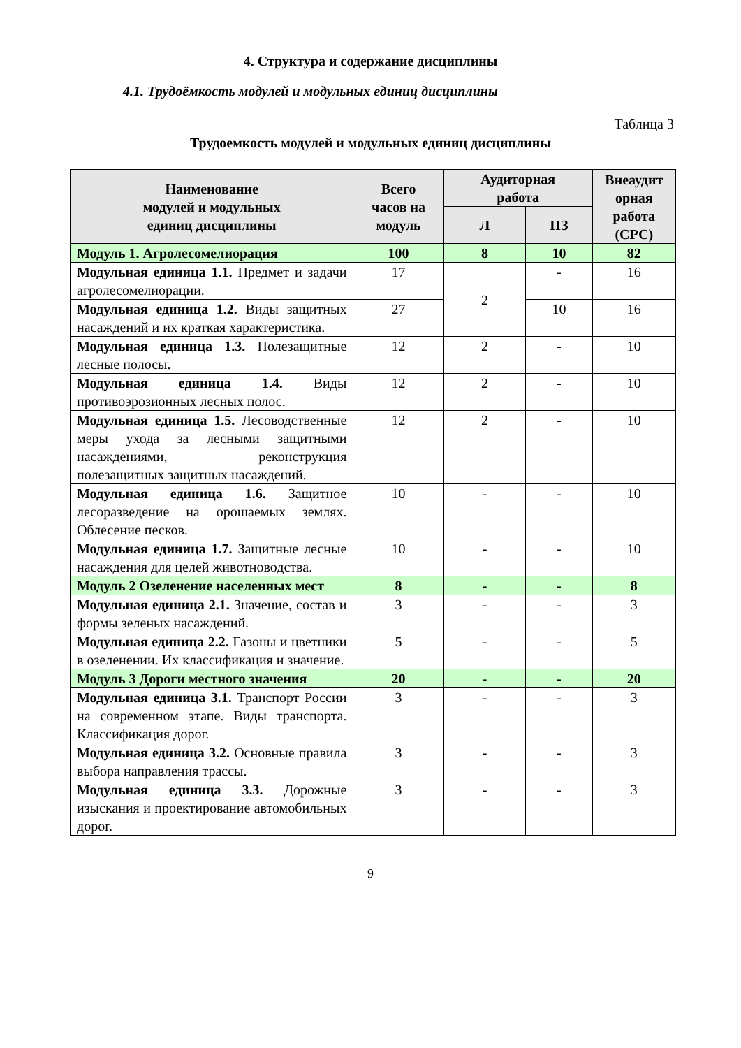4. Структура и содержание дисциплины
4.1. Трудоёмкость модулей и модульных единиц дисциплины
Таблица 3
Трудоемкость модулей и модульных единиц дисциплины
| Наименование модулей и модульных единиц дисциплины | Всего часов на модуль | Аудиторная работа | | Внеаудит орная работа (СРС) |
| --- | --- | --- | --- | --- |
| | | Л | ПЗ | |
| Модуль 1. Агролесомелиорация | 100 | 8 | 10 | 82 |
| Модульная единица 1.1. Предмет и задачи агролесомелиорации. | 17 | 2 | - | 16 |
| Модульная единица 1.2. Виды защитных насаждений и их краткая характеристика. | 27 | | 10 | 16 |
| Модульная единица 1.3. Полезащитные лесные полосы. | 12 | 2 | - | 10 |
| Модульная единица 1.4. Виды противоэрозионных лесных полос. | 12 | 2 | - | 10 |
| Модульная единица 1.5. Лесоводственные меры ухода за лесными защитными насаждениями, реконструкция полезащитных защитных насаждений. | 12 | 2 | - | 10 |
| Модульная единица 1.6. Защитное лесоразведение на орошаемых землях. Облесение песков. | 10 | - | - | 10 |
| Модульная единица 1.7. Защитные лесные насаждения для целей животноводства. | 10 | - | - | 10 |
| Модуль 2 Озеленение населенных мест | 8 | - | - | 8 |
| Модульная единица 2.1. Значение, состав и формы зеленых насаждений. | 3 | - | - | 3 |
| Модульная единица 2.2. Газоны и цветники в озеленении. Их классификация и значение. | 5 | - | - | 5 |
| Модуль 3 Дороги местного значения | 20 | - | - | 20 |
| Модульная единица 3.1. Транспорт России на современном этапе. Виды транспорта. Классификация дорог. | 3 | - | - | 3 |
| Модульная единица 3.2. Основные правила выбора направления трассы. | 3 | - | - | 3 |
| Модульная единица 3.3. Дорожные изыскания и проектирование автомобильных дорог. | 3 | - | - | 3 |
9